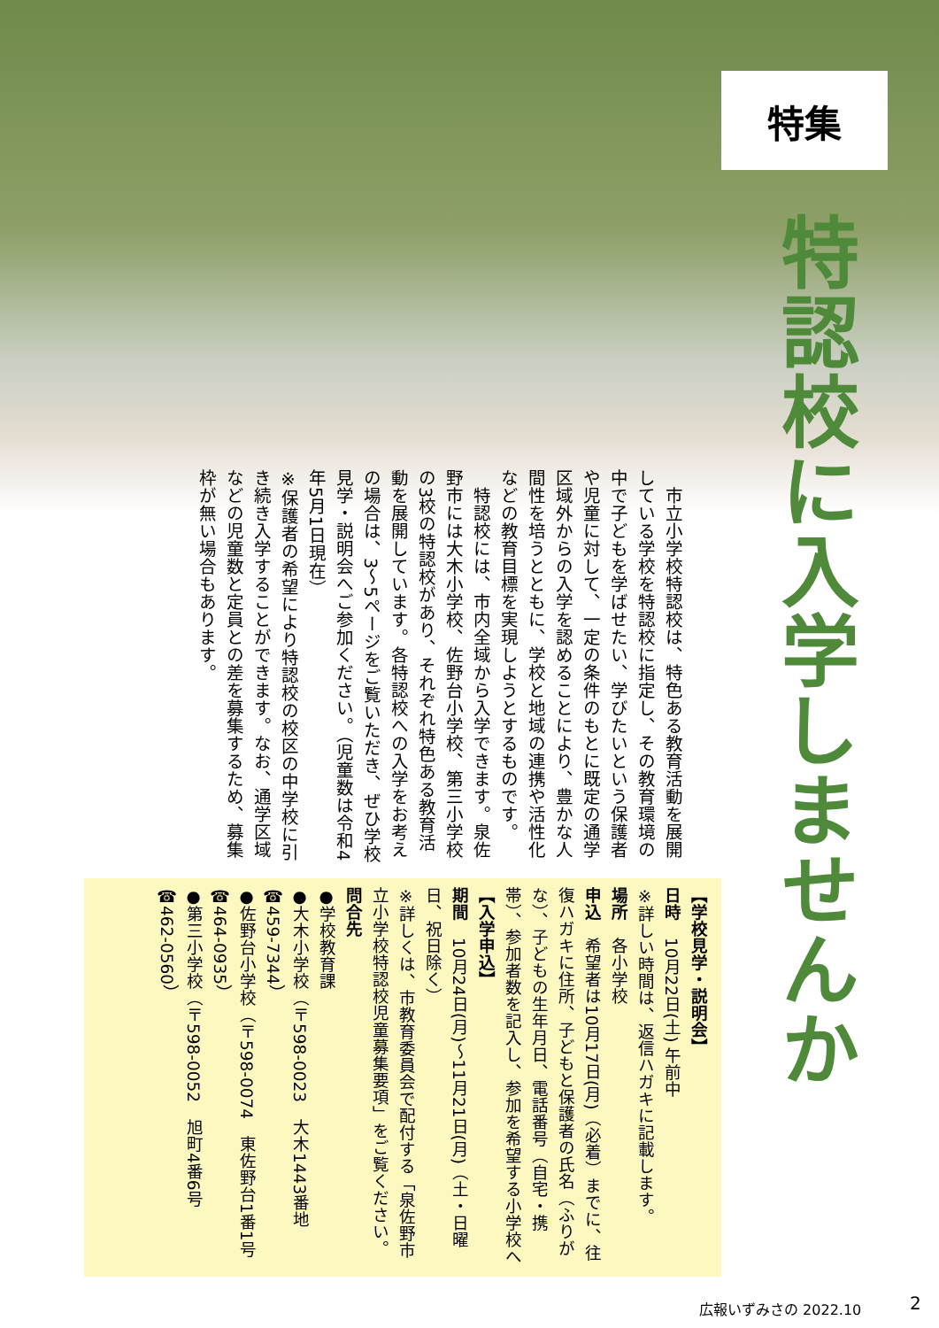特集
特認校に入学しませんか
　市立小学校特認校は、特色ある教育活動を展開している学校を特認校に指定し、その教育環境の中で子どもを学ばせたい、学びたいという保護者や児童に対して、一定の条件のもとに既定の通学区域外からの入学を認めることにより、豊かな人間性を培うとともに、学校と地域の連携や活性化などの教育目標を実現しようとするものです。
　特認校には、市内全域から入学できます。泉佐野市には大木小学校、佐野台小学校、第三小学校の3校の特認校があり、それぞれ特色ある教育活動を展開しています。各特認校への入学をお考えの場合は、3～5ページをご覧いただき、ぜひ学校見学・説明会へご参加ください。（児童数は令和4年5月1日現在）
※保護者の希望により特認校の校区の中学校に引き続き入学することができます。なお、通学区域などの児童数と定員との差を募集するため、募集枠が無い場合もあります。
【学校見学・説明会】
日時　10月22日(土) 午前中
※詳しい時間は、返信ハガキに記載します。
場所　各小学校
申込　希望者は10月17日(月)（必着）までに、往復ハガキに住所、子どもと保護者の氏名（ふりがな）、子どもの生年月日、電話番号（自宅・携帯）、参加者数を記入し、参加を希望する小学校へ
【入学申込】
期間　10月24日(月)～11月21日(月)（土・日曜日、祝日除く）
※詳しくは、市教育委員会で配付する「泉佐野市立小学校特認校児童募集要項」をご覧ください。
問合先
●学校教育課
●大木小学校（〒598-0023　大木1443番地 ☎459-7344）
●佐野台小学校（〒598-0074　東佐野台1番1号 ☎464-0935）
●第三小学校（〒598-0052　旭町4番6号 ☎462-0560）
広報いずみさの 2022.10 2